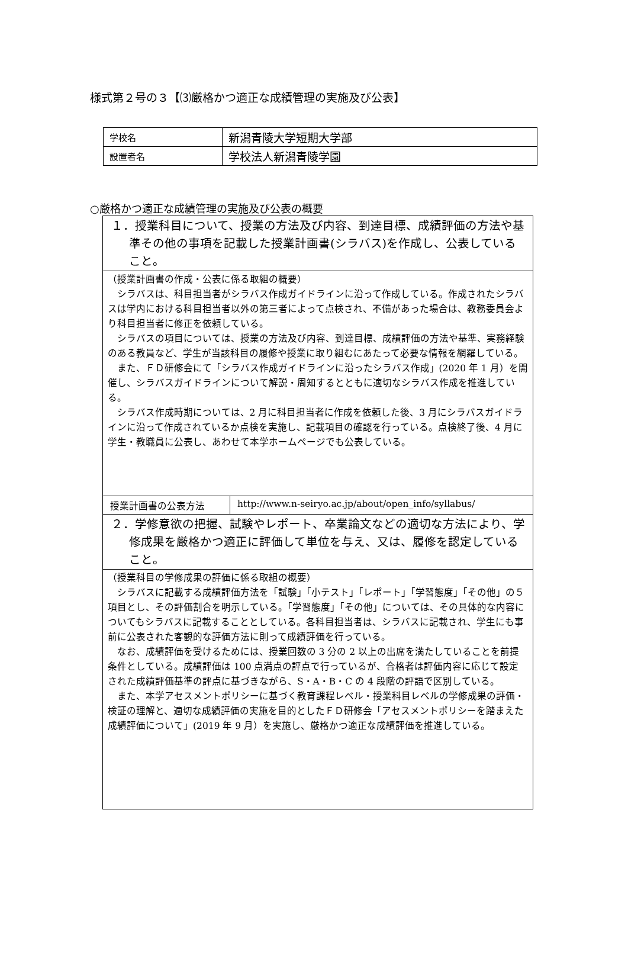様式第２号の３【⑶厳格かつ適正な成績管理の実施及び公表】
| 学校名 | 新潟青陵大学短期大学部 |
| 設置者名 | 学校法人新潟青陵学園 |
○厳格かつ適正な成績管理の実施及び公表の概要
| １．授業科目について、授業の方法及び内容、到達目標、成績評価の方法や基準その他の事項を記載した授業計画書(シラバス)を作成し、公表していること。 | |
| （授業計画書の作成・公表に係る取組の概要） シラバスは、科目担当者がシラバス作成ガイドラインに沿って作成している。作成されたシラバスは学内における科目担当者以外の第三者によって点検され、不備があった場合は、教務委員会より科目担当者に修正を依頼している。 シラバスの項目については、授業の方法及び内容、到達目標、成績評価の方法や基準、実務経験のある教員など、学生が当該科目の履修や授業に取り組むにあたって必要な情報を網羅している。 また、ＦＤ研修会にて「シラバス作成ガイドラインに沿ったシラバス作成」(2020 年 1 月）を開催し、シラバスガイドラインについて解説・周知するとともに適切なシラバス作成を推進している。 シラバス作成時期については、2 月に科目担当者に作成を依頼した後、3 月にシラバスガイドラインに沿って作成されているか点検を実施し、記載項目の確認を行っている。点検終了後、4 月に学生・教職員に公表し、あわせて本学ホームページでも公表している。 | |
| 授業計画書の公表方法 | http://www.n-seiryo.ac.jp/about/open_info/syllabus/ |
| ２．学修意欲の把握、試験やレポート、卒業論文などの適切な方法により、学修成果を厳格かつ適正に評価して単位を与え、又は、履修を認定していること。 | |
| （授業科目の学修成果の評価に係る取組の概要） シラバスに記載する成績評価方法を「試験」「小テスト」「レポート」「学習態度」「その他」の５項目とし、その評価割合を明示している。「学習態度」「その他」については、その具体的な内容についてもシラバスに記載することとしている。各科目担当者は、シラバスに記載され、学生にも事前に公表された客観的な評価方法に則って成績評価を行っている。 なお、成績評価を受けるためには、授業回数の 3 分の 2 以上の出席を満たしていることを前提条件としている。成績評価は 100 点満点の評点で行っているが、合格者は評価内容に応じて設定された成績評価基準の評点に基づきながら、S・A・B・C の 4 段階の評語で区別している。 また、本学アセスメントポリシーに基づく教育課程レベル・授業科目レベルの学修成果の評価・検証の理解と、適切な成績評価の実施を目的としたＦＤ研修会「アセスメントポリシーを踏まえた成績評価について」(2019 年 9 月）を実施し、厳格かつ適正な成績評価を推進している。 | |